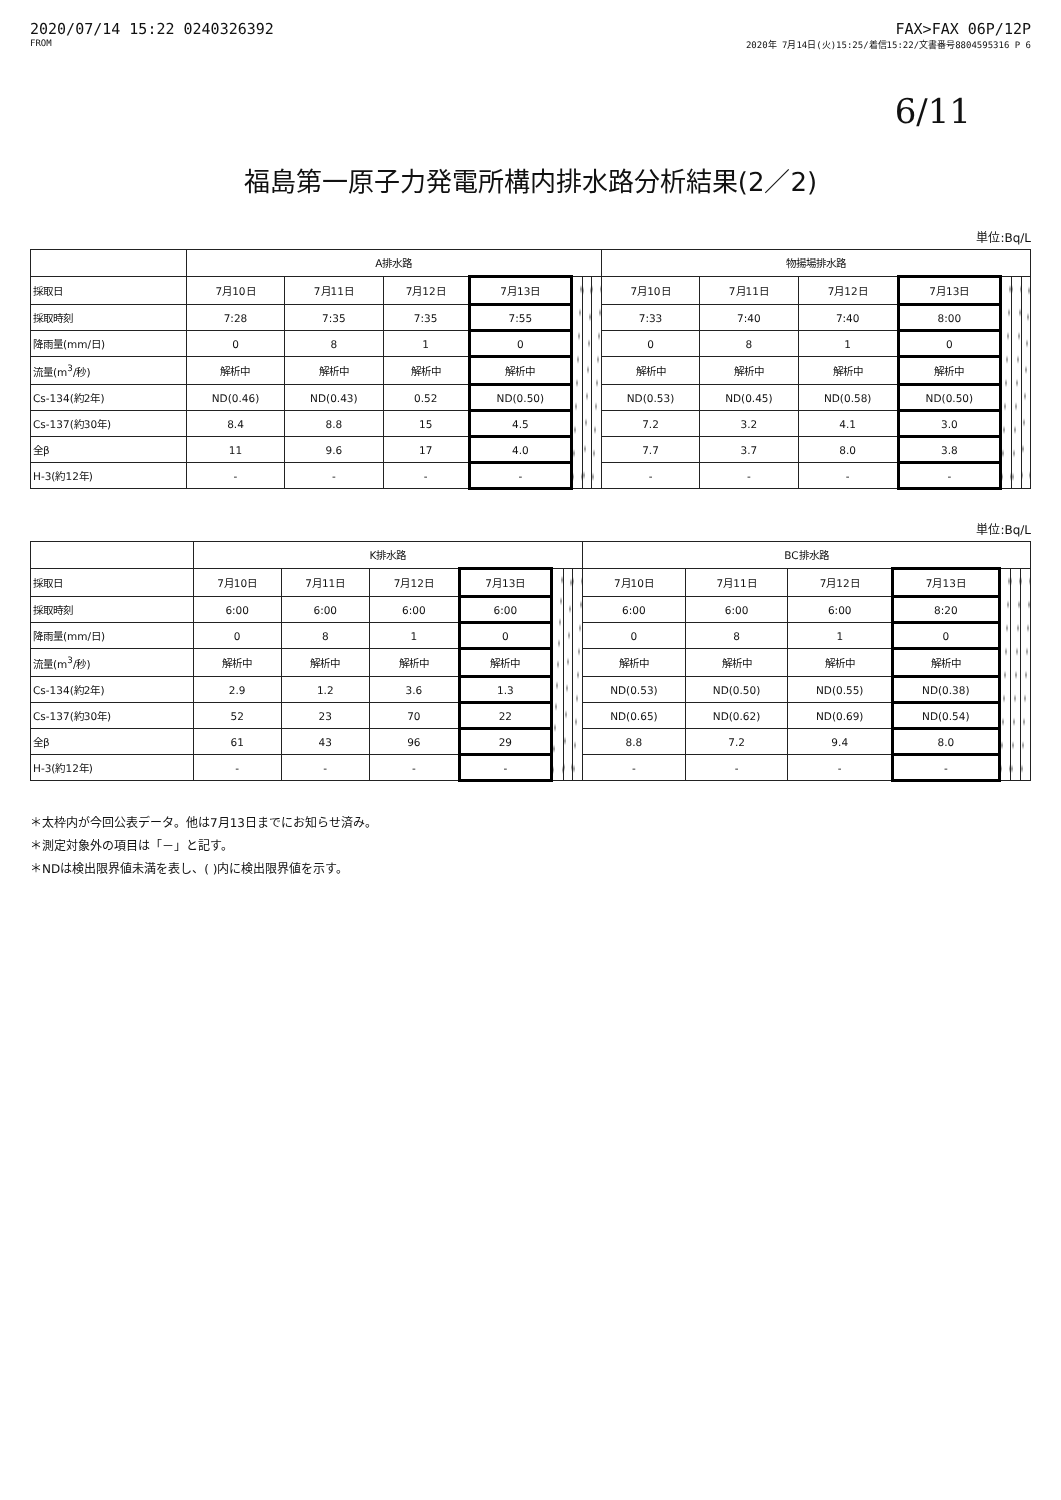2020/07/14 15:22 0240326392 FAX>FAX 06P/12P
FROM 2020年 7月14日(火)15:25/着信15:22/文書番号8804595316 P 6
6/11
福島第一原子力発電所構内排水路分析結果(2／2)
単位:Bq/L
| | A排水路 | | | | | | | 物揚場排水路 | | | | | | |
| --- | --- | --- | --- | --- | --- | --- | --- | --- | --- | --- | --- | --- | --- | --- |
| 採取日 | 7月10日 | 7月11日 | 7月12日 | 7月13日 | | | | 7月10日 | 7月11日 | 7月12日 | 7月13日 | | | |
| 採取時刻 | 7:28 | 7:35 | 7:35 | 7:55 | | | | 7:33 | 7:40 | 7:40 | 8:00 | | | |
| 降雨量(mm/日) | 0 | 8 | 1 | 0 | | | | 0 | 8 | 1 | 0 | | | |
| 流量(m<sup>3</sup>/秒) | 解析中 | 解析中 | 解析中 | 解析中 | | | | 解析中 | 解析中 | 解析中 | 解析中 | | | |
| Cs-134(約2年) | ND(0.46) | ND(0.43) | 0.52 | ND(0.50) | | | | ND(0.53) | ND(0.45) | ND(0.58) | ND(0.50) | | | |
| Cs-137(約30年) | 8.4 | 8.8 | 15 | 4.5 | | | | 7.2 | 3.2 | 4.1 | 3.0 | | | |
| 全β | 11 | 9.6 | 17 | 4.0 | | | | 7.7 | 3.7 | 8.0 | 3.8 | | | |
| H-3(約12年) | - | - | - | - | | | | - | - | - | - | | | |
単位:Bq/L
| | K排水路 | | | | | | | BC排水路 | | | | | | |
| --- | --- | --- | --- | --- | --- | --- | --- | --- | --- | --- | --- | --- | --- | --- |
| 採取日 | 7月10日 | 7月11日 | 7月12日 | 7月13日 | | | | 7月10日 | 7月11日 | 7月12日 | 7月13日 | | | |
| 採取時刻 | 6:00 | 6:00 | 6:00 | 6:00 | | | | 6:00 | 6:00 | 6:00 | 8:20 | | | |
| 降雨量(mm/日) | 0 | 8 | 1 | 0 | | | | 0 | 8 | 1 | 0 | | | |
| 流量(m<sup>3</sup>/秒) | 解析中 | 解析中 | 解析中 | 解析中 | | | | 解析中 | 解析中 | 解析中 | 解析中 | | | |
| Cs-134(約2年) | 2.9 | 1.2 | 3.6 | 1.3 | | | | ND(0.53) | ND(0.50) | ND(0.55) | ND(0.38) | | | |
| Cs-137(約30年) | 52 | 23 | 70 | 22 | | | | ND(0.65) | ND(0.62) | ND(0.69) | ND(0.54) | | | |
| 全β | 61 | 43 | 96 | 29 | | | | 8.8 | 7.2 | 9.4 | 8.0 | | | |
| H-3(約12年) | - | - | - | - | | | | - | - | - | - | | | |
＊太枠内が今回公表データ。他は7月13日までにお知らせ済み。
＊測定対象外の項目は「－」と記す。
＊NDは検出限界値未満を表し、( )内に検出限界値を示す。